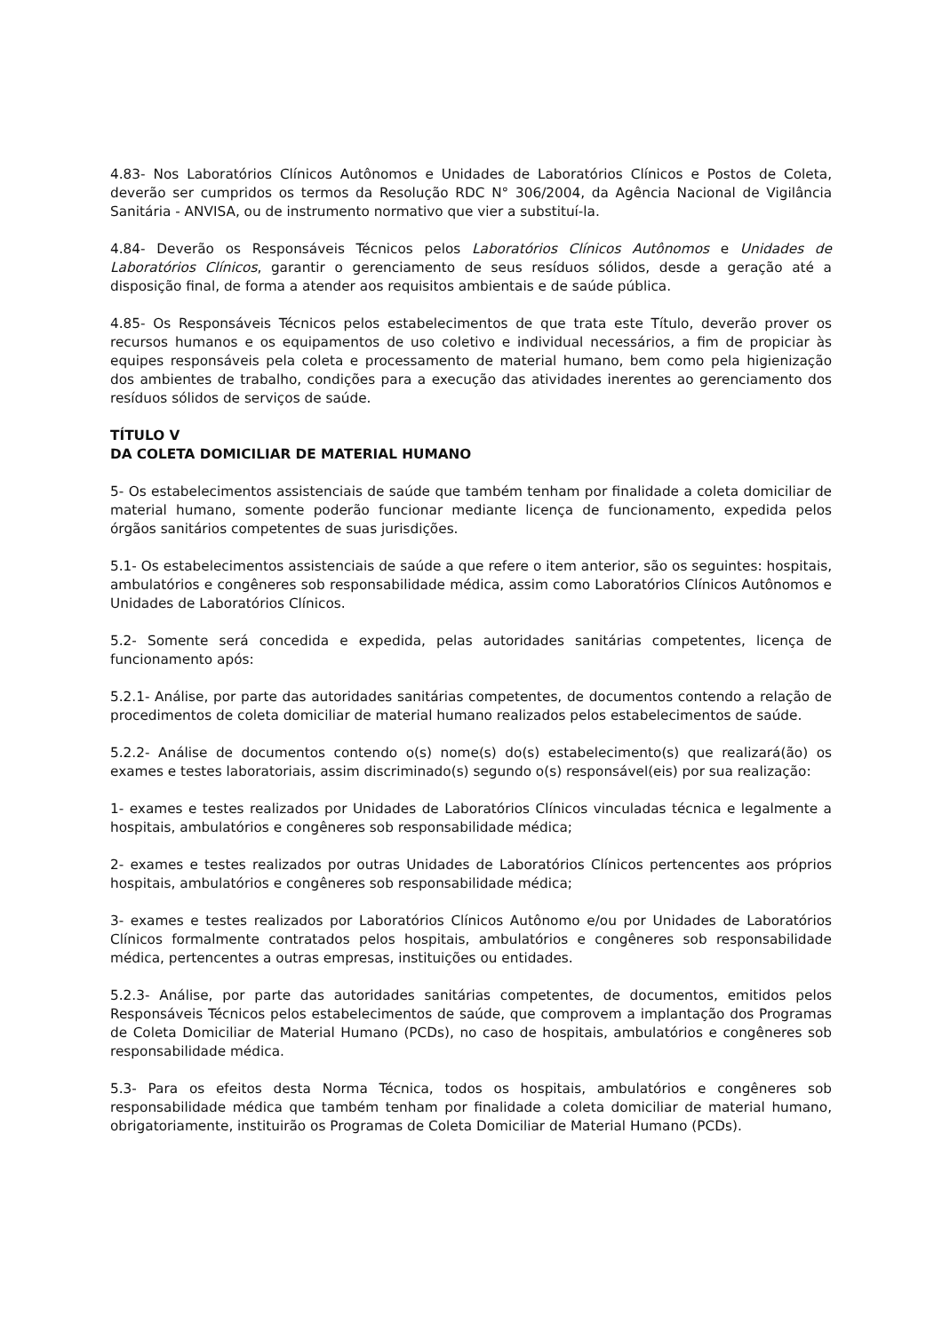4.83- Nos Laboratórios Clínicos Autônomos e Unidades de Laboratórios Clínicos e Postos de Coleta, deverão ser cumpridos os termos da Resolução RDC N° 306/2004, da Agência Nacional de Vigilância Sanitária - ANVISA, ou de instrumento normativo que vier a substituí-la.
4.84- Deverão os Responsáveis Técnicos pelos Laboratórios Clínicos Autônomos e Unidades de Laboratórios Clínicos, garantir o gerenciamento de seus resíduos sólidos, desde a geração até a disposição final, de forma a atender aos requisitos ambientais e de saúde pública.
4.85- Os Responsáveis Técnicos pelos estabelecimentos de que trata este Título, deverão prover os recursos humanos e os equipamentos de uso coletivo e individual necessários, a fim de propiciar às equipes responsáveis pela coleta e processamento de material humano, bem como pela higienização dos ambientes de trabalho, condições para a execução das atividades inerentes ao gerenciamento dos resíduos sólidos de serviços de saúde.
TÍTULO V
DA COLETA DOMICILIAR DE MATERIAL HUMANO
5- Os estabelecimentos assistenciais de saúde que também tenham por finalidade a coleta domiciliar de material humano, somente poderão funcionar mediante licença de funcionamento, expedida pelos órgãos sanitários competentes de suas jurisdições.
5.1- Os estabelecimentos assistenciais de saúde a que refere o item anterior, são os seguintes: hospitais, ambulatórios e congêneres sob responsabilidade médica, assim como Laboratórios Clínicos Autônomos e Unidades de Laboratórios Clínicos.
5.2- Somente será concedida e expedida, pelas autoridades sanitárias competentes, licença de funcionamento após:
5.2.1- Análise, por parte das autoridades sanitárias competentes, de documentos contendo a relação de procedimentos de coleta domiciliar de material humano realizados pelos estabelecimentos de saúde.
5.2.2- Análise de documentos contendo o(s) nome(s) do(s) estabelecimento(s) que realizará(ão) os exames e testes laboratoriais, assim discriminado(s) segundo o(s) responsável(eis) por sua realização:
1- exames e testes realizados por Unidades de Laboratórios Clínicos vinculadas técnica e legalmente a hospitais, ambulatórios e congêneres sob responsabilidade médica;
2- exames e testes realizados por outras Unidades de Laboratórios Clínicos pertencentes aos próprios hospitais, ambulatórios e congêneres sob responsabilidade médica;
3- exames e testes realizados por Laboratórios Clínicos Autônomo e/ou por Unidades de Laboratórios Clínicos formalmente contratados pelos hospitais, ambulatórios e congêneres sob responsabilidade médica, pertencentes a outras empresas, instituições ou entidades.
5.2.3- Análise, por parte das autoridades sanitárias competentes, de documentos, emitidos pelos Responsáveis Técnicos pelos estabelecimentos de saúde, que comprovem a implantação dos Programas de Coleta Domiciliar de Material Humano (PCDs), no caso de hospitais, ambulatórios e congêneres sob responsabilidade médica.
5.3- Para os efeitos desta Norma Técnica, todos os hospitais, ambulatórios e congêneres sob responsabilidade médica que também tenham por finalidade a coleta domiciliar de material humano, obrigatoriamente, instituirão os Programas de Coleta Domiciliar de Material Humano (PCDs).